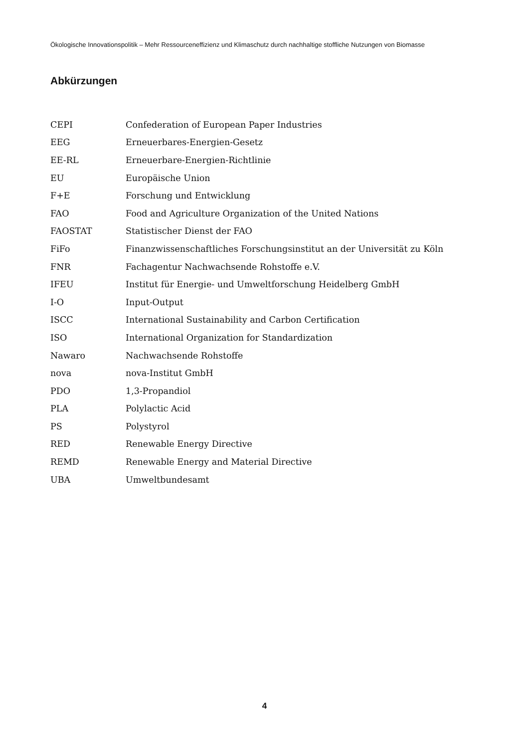Ökologische Innovationspolitik – Mehr Ressourceneffizienz und Klimaschutz durch nachhaltige stoffliche Nutzungen von Biomasse
Abkürzungen
| CEPI | Confederation of European Paper Industries |
| EEG | Erneuerbares-Energien-Gesetz |
| EE-RL | Erneuerbare-Energien-Richtlinie |
| EU | Europäische Union |
| F+E | Forschung und Entwicklung |
| FAO | Food and Agriculture Organization of the United Nations |
| FAOSTAT | Statistischer Dienst der FAO |
| FiFo | Finanzwissenschaftliches Forschungsinstitut an der Universität zu Köln |
| FNR | Fachagentur Nachwachsende Rohstoffe e.V. |
| IFEU | Institut für Energie- und Umweltforschung Heidelberg GmbH |
| I-O | Input-Output |
| ISCC | International Sustainability and Carbon Certification |
| ISO | International Organization for Standardization |
| Nawaro | Nachwachsende Rohstoffe |
| nova | nova-Institut GmbH |
| PDO | 1,3-Propandiol |
| PLA | Polylactic Acid |
| PS | Polystyrol |
| RED | Renewable Energy Directive |
| REMD | Renewable Energy and Material Directive |
| UBA | Umweltbundesamt |
4